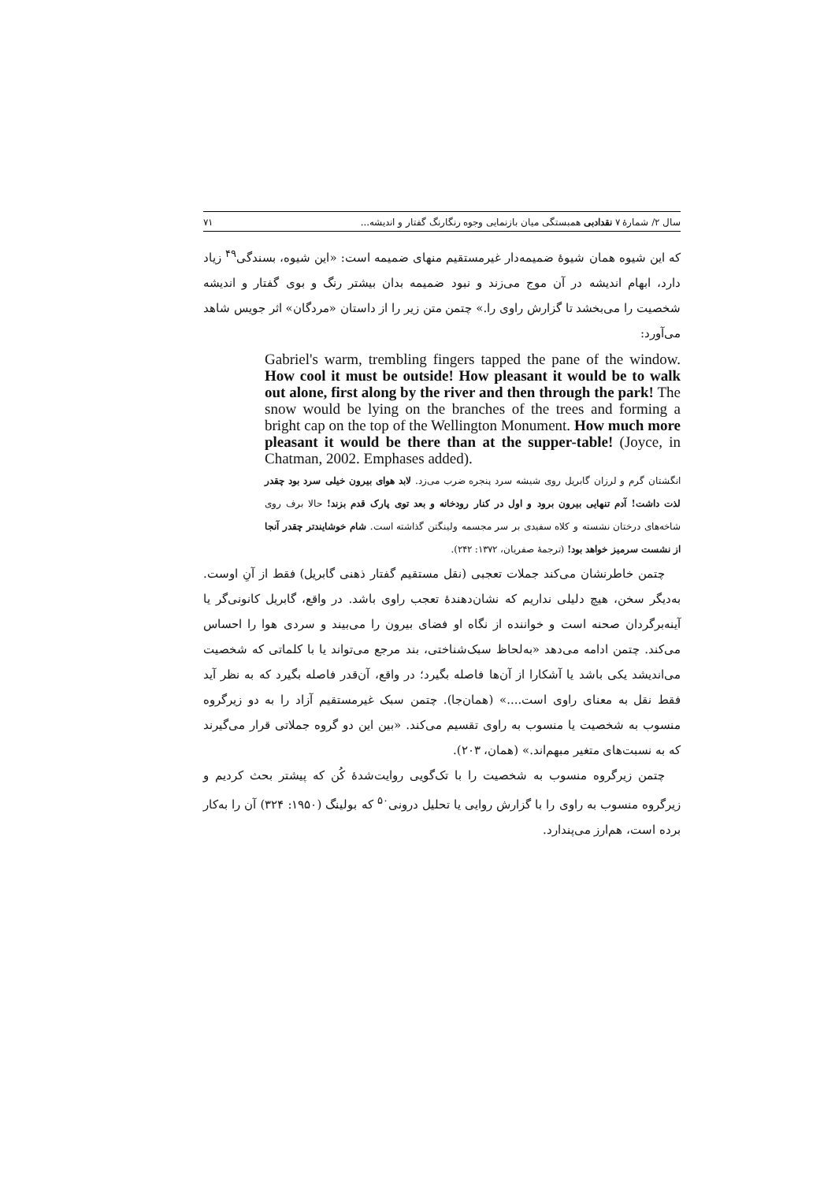سال ۲/ شمارهٔ ۷ نقدادبی همبستگی میان بازنمایی وجوه رنگارنگ گفتار و اندیشه... ۷۱
که این شیوه همان شیوهٔ ضمیمه‌دار غیرمستقیم منهای ضمیمه است: «این شیوه، بسندگی<sup>۴۹</sup> زیاد دارد، ابهام اندیشه در آن موج می‌زند و نبود ضمیمه بدان بیشتر رنگ و بوی گفتار و اندیشه شخصیت را می‌بخشد تا گزارش راوی را.» چتمن متن زیر را از داستان «مردگان» اثر جویس شاهد می‌آورد:
Gabriel's warm, trembling fingers tapped the pane of the window. How cool it must be outside! How pleasant it would be to walk out alone, first along by the river and then through the park! The snow would be lying on the branches of the trees and forming a bright cap on the top of the Wellington Monument. How much more pleasant it would be there than at the supper-table! (Joyce, in Chatman, 2002. Emphases added).
انگشتان گرم و لرزان گابریل روی شیشه سرد پنجره ضرب می‌زد. لابد هوای بیرون خیلی سرد بود چقدر لذت داشت! آدم تنهایی بیرون برود و اول در کنار رودخانه و بعد توی پارک قدم بزند! حالا برف روی شاخه‌های درختان نشسته و کلاه سفیدی بر سر مجسمه ولینگتن گذاشته است. شام خوشایندتر چقدر آنجا از نشست سرمیز خواهد بود! (ترجمهٔ صفریان، ۱۳۷۲: ۲۴۲).
چتمن خاطرنشان می‌کند جملات تعجبی (نقل مستقیم گفتار ذهنی گابریل) فقط از آنِ اوست. به‌دیگر سخن، هیچ دلیلی نداریم که نشان‌دهندهٔ تعجب راوی باشد. در واقع، گابریل کانونی‌گر یا آینه‌برگردان صحنه است و خواننده از نگاه او فضای بیرون را می‌بیند و سردی هوا را احساس می‌کند. چتمن ادامه می‌دهد «به‌لحاظ سبک‌شناختی، بند مرجع می‌تواند یا با کلماتی که شخصیت می‌اندیشد یکی باشد یا آشکارا از آن‌ها فاصله بگیرد؛ در واقع، آن‌قدر فاصله بگیرد که به نظر آید فقط نقل به معنای راوی است....» (همان‌جا). چتمن سبک غیرمستقیم آزاد را به دو زیرگروه منسوب به شخصیت یا منسوب به راوی تقسیم می‌کند. «بین این دو گروه جملاتی قرار می‌گیرند که به نسبت‌های متغیر مبهم‌اند.» (همان، ۲۰۳).
چتمن زیرگروه منسوب به شخصیت را با تک‌گویی روایت‌شدهٔ کُن که پیشتر بحث کردیم و زیرگروه منسوب به راوی را با گزارش روایی یا تحلیل درونی<sup>۵۰</sup> که بولینگ (۱۹۵۰: ۳۲۴) آن را به‌کار برده است، هم‌ارز می‌پندارد.